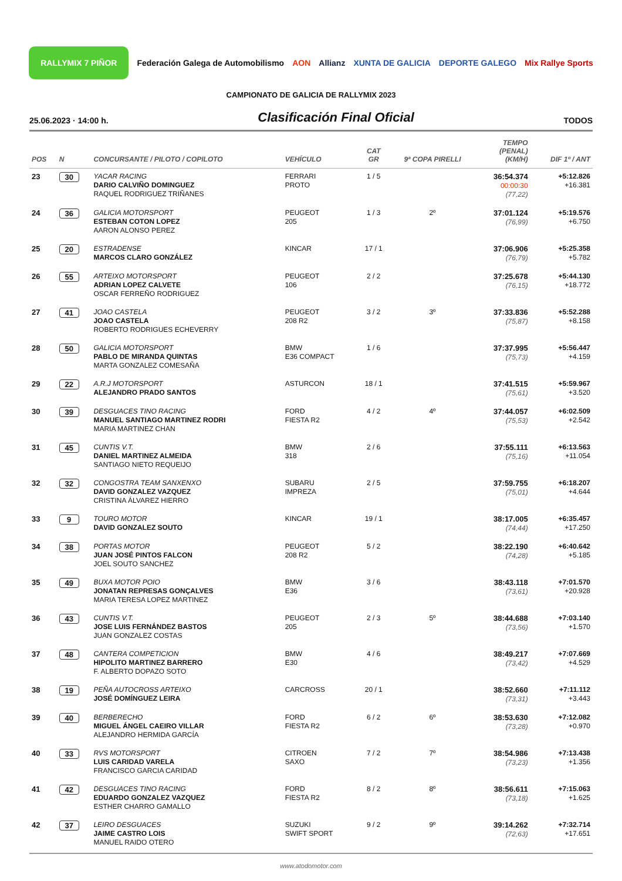RALLYMIX 7 PIÑOR Federación Galega de Automobilismo AON Allianz XUNTA DE GALICIA DEPORTE GALEGO Mix Rallye Sports
CAMPIONATO DE GALICIA DE RALLYMIX 2023
25.06.2023 · 14:00 h. Clasificación Final Oficial TODOS
| POS | N | CONCURSANTE / PILOTO / COPILOTO | VEHÍCULO | CAT GR | 9ª COPA PIRELLI | TEMPO (PENAL) (KM/H) | DIF 1º / ANT |
| --- | --- | --- | --- | --- | --- | --- | --- |
| 23 | 30 | YACAR RACING DARIO CALVIÑO DOMINGUEZ RAQUEL RODRIGUEZ TRIÑANES | FERRARI PROTO | 1 / 5 | | 36:54.374 00:00:30 (77,22) | +5:12.826 +16.381 |
| 24 | 36 | GALICIA MOTORSPORT ESTEBAN COTON LOPEZ AARON ALONSO PEREZ | PEUGEOT 205 | 1 / 3 | 2º | 37:01.124 (76,99) | +5:19.576 +6.750 |
| 25 | 20 | ESTRADENSE MARCOS CLARO GONZÁLEZ | KINCAR | 17 / 1 | | 37:06.906 (76,79) | +5:25.358 +5.782 |
| 26 | 55 | ARTEIXO MOTORSPORT ADRIAN LOPEZ CALVETE OSCAR FERREÑO RODRIGUEZ | PEUGEOT 106 | 2 / 2 | | 37:25.678 (76,15) | +5:44.130 +18.772 |
| 27 | 41 | JOAO CASTELA JOAO CASTELA ROBERTO RODRIGUES ECHEVERRY | PEUGEOT 208 R2 | 3 / 2 | 3º | 37:33.836 (75,87) | +5:52.288 +8.158 |
| 28 | 50 | GALICIA MOTORSPORT PABLO DE MIRANDA QUINTAS MARTA GONZALEZ COMESAÑA | BMW E36 COMPACT | 1 / 6 | | 37:37.995 (75,73) | +5:56.447 +4.159 |
| 29 | 22 | A.R.J MOTORSPORT ALEJANDRO PRADO SANTOS | ASTURCON | 18 / 1 | | 37:41.515 (75,61) | +5:59.967 +3.520 |
| 30 | 39 | DESGUACES TINO RACING MANUEL SANTIAGO MARTINEZ RODRI MARIA MARTINEZ CHAN | FORD FIESTA R2 | 4 / 2 | 4º | 37:44.057 (75,53) | +6:02.509 +2.542 |
| 31 | 45 | CUNTIS V.T. DANIEL MARTINEZ ALMEIDA SANTIAGO NIETO REQUEIJO | BMW 318 | 2 / 6 | | 37:55.111 (75,16) | +6:13.563 +11.054 |
| 32 | 32 | CONGOSTRA TEAM SANXENXO DAVID GONZALEZ VAZQUEZ CRISTINA ÁLVAREZ HIERRO | SUBARU IMPREZA | 2 / 5 | | 37:59.755 (75,01) | +6:18.207 +4.644 |
| 33 | 9 | TOURO MOTOR DAVID GONZALEZ SOUTO | KINCAR | 19 / 1 | | 38:17.005 (74,44) | +6:35.457 +17.250 |
| 34 | 38 | PORTAS MOTOR JUAN JOSÉ PINTOS FALCON JOEL SOUTO SANCHEZ | PEUGEOT 208 R2 | 5 / 2 | | 38:22.190 (74,28) | +6:40.642 +5.185 |
| 35 | 49 | BUXA MOTOR POIO JONATAN REPRESAS GONÇALVES MARIA TERESA LOPEZ MARTINEZ | BMW E36 | 3 / 6 | | 38:43.118 (73,61) | +7:01.570 +20.928 |
| 36 | 43 | CUNTIS V.T. JOSE LUIS FERNÁNDEZ BASTOS JUAN GONZALEZ COSTAS | PEUGEOT 205 | 2 / 3 | 5º | 38:44.688 (73,56) | +7:03.140 +1.570 |
| 37 | 48 | CANTERA COMPETICION HIPOLITO MARTINEZ BARRERO F. ALBERTO DOPAZO SOTO | BMW E30 | 4 / 6 | | 38:49.217 (73,42) | +7:07.669 +4.529 |
| 38 | 19 | PEÑA AUTOCROSS ARTEIXO JOSÉ DOMÍNGUEZ LEIRA | CARCROSS | 20 / 1 | | 38:52.660 (73,31) | +7:11.112 +3.443 |
| 39 | 40 | BERBERECHO MIGUEL ÁNGEL CAEIRO VILLAR ALEJANDRO HERMIDA GARCÍA | FORD FIESTA R2 | 6 / 2 | 6º | 38:53.630 (73,28) | +7:12.082 +0.970 |
| 40 | 33 | RVS MOTORSPORT LUIS CARIDAD VARELA FRANCISCO GARCIA CARIDAD | CITROEN SAXO | 7 / 2 | 7º | 38:54.986 (73,23) | +7:13.438 +1.356 |
| 41 | 42 | DESGUACES TINO RACING EDUARDO GONZALEZ VAZQUEZ ESTHER CHARRO GAMALLO | FORD FIESTA R2 | 8 / 2 | 8º | 38:56.611 (73,18) | +7:15.063 +1.625 |
| 42 | 37 | LEIRO DESGUACES JAIME CASTRO LOIS MANUEL RAIDO OTERO | SUZUKI SWIFT SPORT | 9 / 2 | 9º | 39:14.262 (72,63) | +7:32.714 +17.651 |
www.atodomotor.com